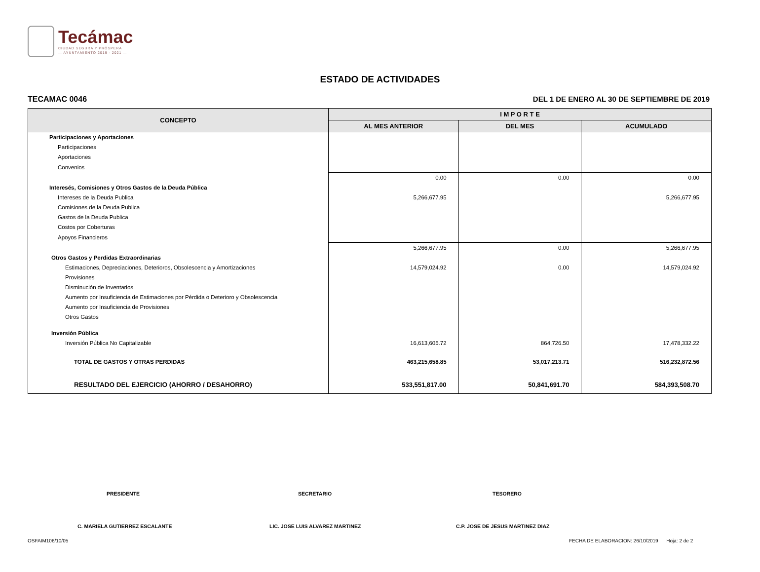Tecámac
CIUDAD SEGURA Y PRÓSPERA
— AYUNTAMIENTO 2019 - 2021 —
ESTADO DE ACTIVIDADES
TECAMAC 0046
DEL 1 DE ENERO AL 30 DE SEPTIEMBRE DE 2019
| CONCEPTO | I M P O R T E | | |
| --- | --- | --- | --- |
| | AL MES ANTERIOR | DEL MES | ACUMULADO |
| Participaciones y Aportaciones | | | |
| Participaciones | | | |
| Aportaciones | | | |
| Convenios | | | |
| | 0.00 | 0.00 | 0.00 |
| Interesés, Comisiones y Otros Gastos de la Deuda Pública | | | |
| Intereses de la Deuda Publica | 5,266,677.95 | | 5,266,677.95 |
| Comisiones de la Deuda Publica | | | |
| Gastos de la Deuda Publica | | | |
| Costos por Coberturas | | | |
| Apoyos Financieros | | | |
| | 5,266,677.95 | 0.00 | 5,266,677.95 |
| Otros Gastos y Perdidas Extraordinarias | | | |
| Estimaciones, Depreciaciones, Deterioros, Obsolescencia y Amortizaciones | 14,579,024.92 | 0.00 | 14,579,024.92 |
| Provisiones | | | |
| Disminución de Inventarios | | | |
| Aumento por Insuficiencia de Estimaciones por Pérdida o Deterioro y Obsolescencia | | | |
| Aumento por Insuficiencia de Provisiones | | | |
| Otros Gastos | | | |
| Inversión Pública | | | |
| Inversión Pública No Capitalizable | 16,613,605.72 | 864,726.50 | 17,478,332.22 |
| TOTAL DE GASTOS Y OTRAS PERDIDAS | 463,215,658.85 | 53,017,213.71 | 516,232,872.56 |
| RESULTADO DEL EJERCICIO (AHORRO / DESAHORRO) | 533,551,817.00 | 50,841,691.70 | 584,393,508.70 |
PRESIDENTE SECRETARIO TESORERO
C. MARIELA GUTIERREZ ESCALANTE
LIC. JOSE LUIS ALVAREZ MARTINEZ
C.P. JOSE DE JESUS MARTINEZ DIAZ
OSFAIM106/10/05
FECHA DE ELABORACION: 26/10/2019 Hoja: 2 de 2